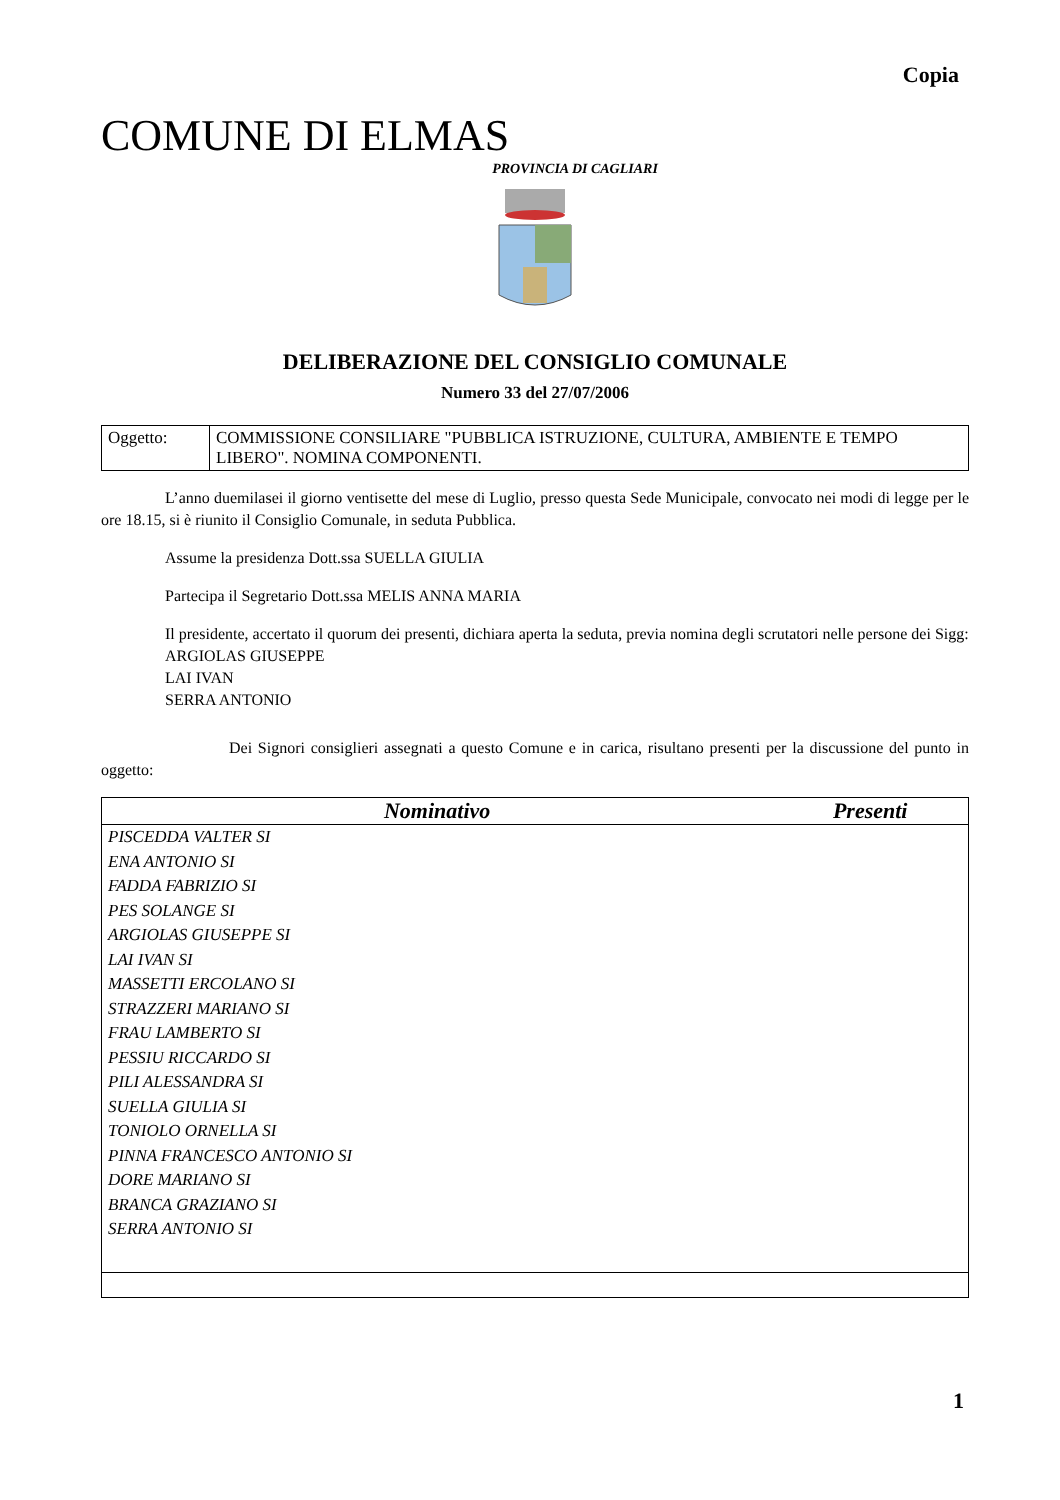Copia
COMUNE DI ELMAS
PROVINCIA DI CAGLIARI
DELIBERAZIONE DEL CONSIGLIO COMUNALE
Numero 33 del 27/07/2006
| Oggetto: | COMMISSIONE CONSILIARE "PUBBLICA ISTRUZIONE, CULTURA, AMBIENTE E TEMPO LIBERO". NOMINA COMPONENTI. |
L’anno duemilasei il giorno ventisette del mese di Luglio, presso questa Sede Municipale, convocato nei modi di legge per le ore 18.15, si è riunito il Consiglio Comunale, in seduta Pubblica.
Assume la presidenza Dott.ssa SUELLA GIULIA
Partecipa il Segretario Dott.ssa MELIS ANNA MARIA
Il presidente, accertato il quorum dei presenti, dichiara aperta la seduta, previa nomina degli scrutatori nelle persone dei Sigg:
ARGIOLAS GIUSEPPE
LAI IVAN
SERRA ANTONIO
Dei Signori consiglieri assegnati a questo Comune e in carica, risultano presenti per la discussione del punto in oggetto:
| Nominativo | Presenti |
| --- | --- |
| PISCEDDA VALTER SI | |
| ENA ANTONIO SI | |
| FADDA FABRIZIO SI | |
| PES SOLANGE SI | |
| ARGIOLAS GIUSEPPE SI | |
| LAI IVAN SI | |
| MASSETTI ERCOLANO SI | |
| STRAZZERI MARIANO SI | |
| FRAU LAMBERTO SI | |
| PESSIU RICCARDO SI | |
| PILI ALESSANDRA SI | |
| SUELLA GIULIA SI | |
| TONIOLO ORNELLA SI | |
| PINNA FRANCESCO ANTONIO SI | |
| DORE MARIANO SI | |
| BRANCA GRAZIANO SI | |
| SERRA ANTONIO SI | |
1